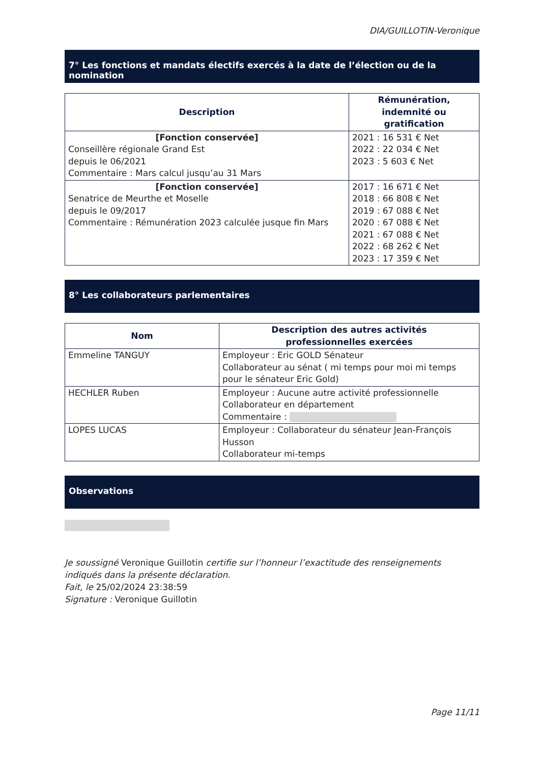DIA/GUILLOTIN-Veronique
7° Les fonctions et mandats électifs exercés à la date de l’élection ou de la nomination
| Description | Rémunération, indemnité ou gratification |
| --- | --- |
| [Fonction conservée] Conseillère régionale Grand Est depuis le 06/2021 Commentaire : Mars calcul jusqu’au 31 Mars | 2021 : 16 531 € Net 2022 : 22 034 € Net 2023 : 5 603 € Net |
| [Fonction conservée] Senatrice de Meurthe et Moselle depuis le 09/2017 Commentaire : Rémunération 2023 calculée jusque fin Mars | 2017 : 16 671 € Net 2018 : 66 808 € Net 2019 : 67 088 € Net 2020 : 67 088 € Net 2021 : 67 088 € Net 2022 : 68 262 € Net 2023 : 17 359 € Net |
8° Les collaborateurs parlementaires
| Nom | Description des autres activités professionnelles exercées |
| --- | --- |
| Emmeline TANGUY | Employeur : Eric GOLD Sénateur Collaborateur au sénat ( mi temps pour moi mi temps pour le sénateur Eric Gold) |
| HECHLER Ruben | Employeur : Aucune autre activité professionnelle Collaborateur en département Commentaire : |
| LOPES LUCAS | Employeur : Collaborateur du sénateur Jean-François Husson Collaborateur mi-temps |
Observations
Je soussigné Veronique Guillotin certifie sur l’honneur l’exactitude des renseignements indiqués dans la présente déclaration.
Fait, le 25/02/2024 23:38:59
Signature : Veronique Guillotin
Page 11/11